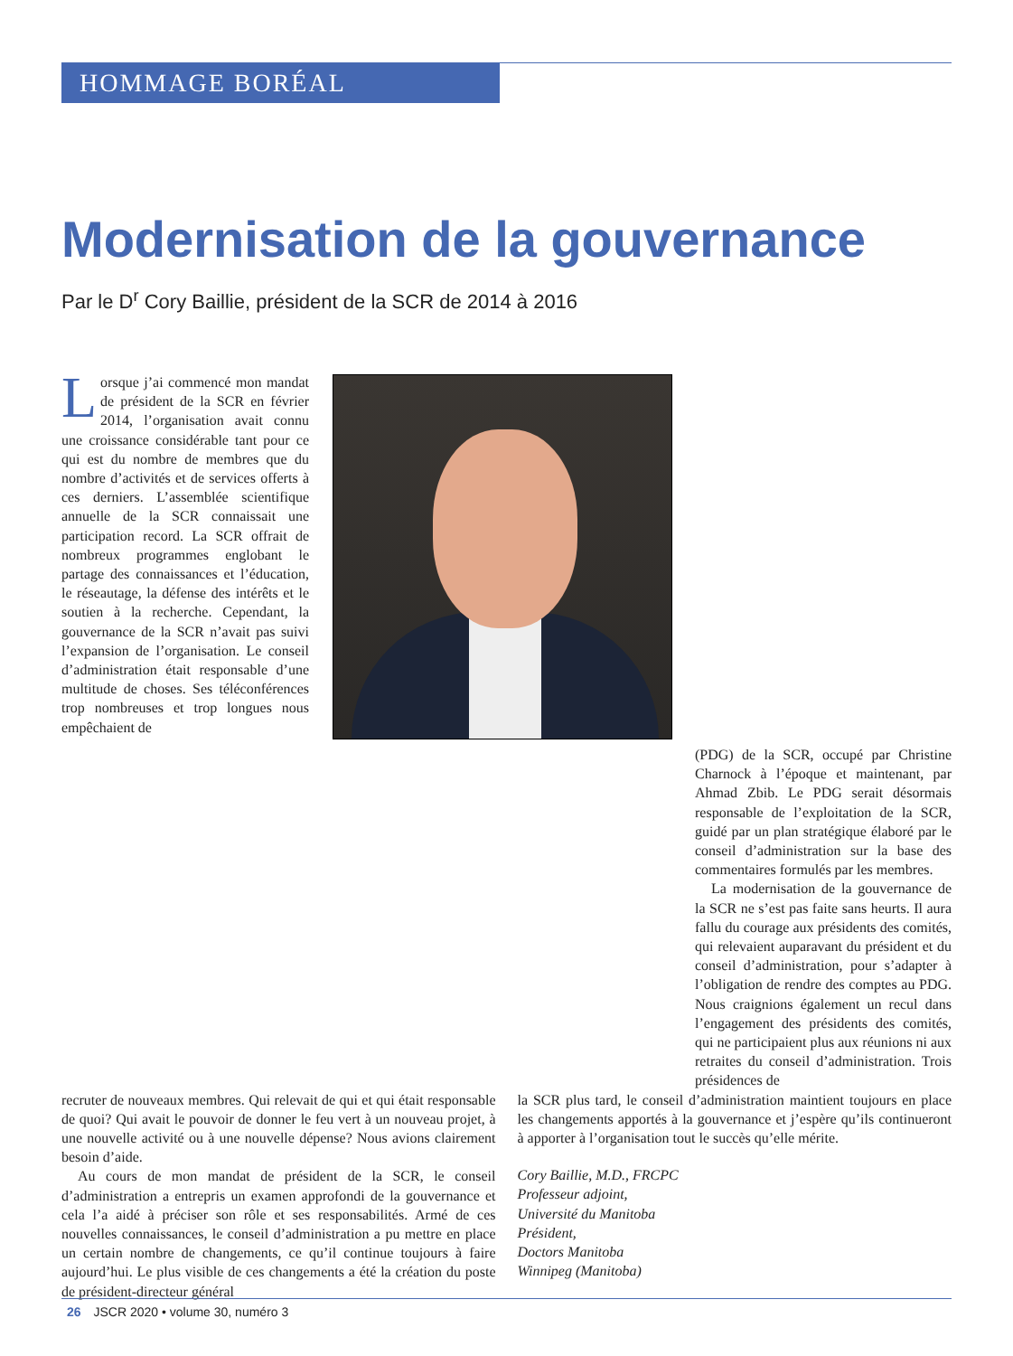HOMMAGE BORÉAL
Modernisation de la gouvernance
Par le D<sup>r</sup> Cory Baillie, président de la SCR de 2014 à 2016
Lorsque j’ai commencé mon mandat de président de la SCR en février 2014, l’organisation avait connu une croissance considérable tant pour ce qui est du nombre de membres que du nombre d’activités et de services offerts à ces derniers. L’assemblée scientifique annuelle de la SCR connaissait une participation record. La SCR offrait de nombreux programmes englobant le partage des connaissances et l’éducation, le réseautage, la défense des intérêts et le soutien à la recherche. Cependant, la gouvernance de la SCR n’avait pas suivi l’expansion de l’organisation. Le conseil d’administration était responsable d’une multitude de choses. Ses téléconférences trop nombreuses et trop longues nous empêchaient de
(PDG) de la SCR, occupé par Christine Charnock à l’époque et maintenant, par Ahmad Zbib. Le PDG serait désormais responsable de l’exploitation de la SCR, guidé par un plan stratégique élaboré par le conseil d’administration sur la base des commentaires formulés par les membres.
La modernisation de la gouvernance de la SCR ne s’est pas faite sans heurts. Il aura fallu du courage aux présidents des comités, qui relevaient auparavant du président et du conseil d’administration, pour s’adapter à l’obligation de rendre des comptes au PDG. Nous craignions également un recul dans l’engagement des présidents des comités, qui ne participaient plus aux réunions ni aux retraites du conseil d’administration. Trois présidences de
recruter de nouveaux membres. Qui relevait de qui et qui était responsable de quoi? Qui avait le pouvoir de donner le feu vert à un nouveau projet, à une nouvelle activité ou à une nouvelle dépense? Nous avions clairement besoin d’aide.
Au cours de mon mandat de président de la SCR, le conseil d’administration a entrepris un examen approfondi de la gouvernance et cela l’a aidé à préciser son rôle et ses responsabilités. Armé de ces nouvelles connaissances, le conseil d’administration a pu mettre en place un certain nombre de changements, ce qu’il continue toujours à faire aujourd’hui. Le plus visible de ces changements a été la création du poste de président-directeur général
la SCR plus tard, le conseil d’administration maintient toujours en place les changements apportés à la gouvernance et j’espère qu’ils continueront à apporter à l’organisation tout le succès qu’elle mérite.
Cory Baillie, M.D., FRCPC
Professeur adjoint,
Université du Manitoba
Président,
Doctors Manitoba
Winnipeg (Manitoba)
26 JSCR 2020 • volume 30, numéro 3